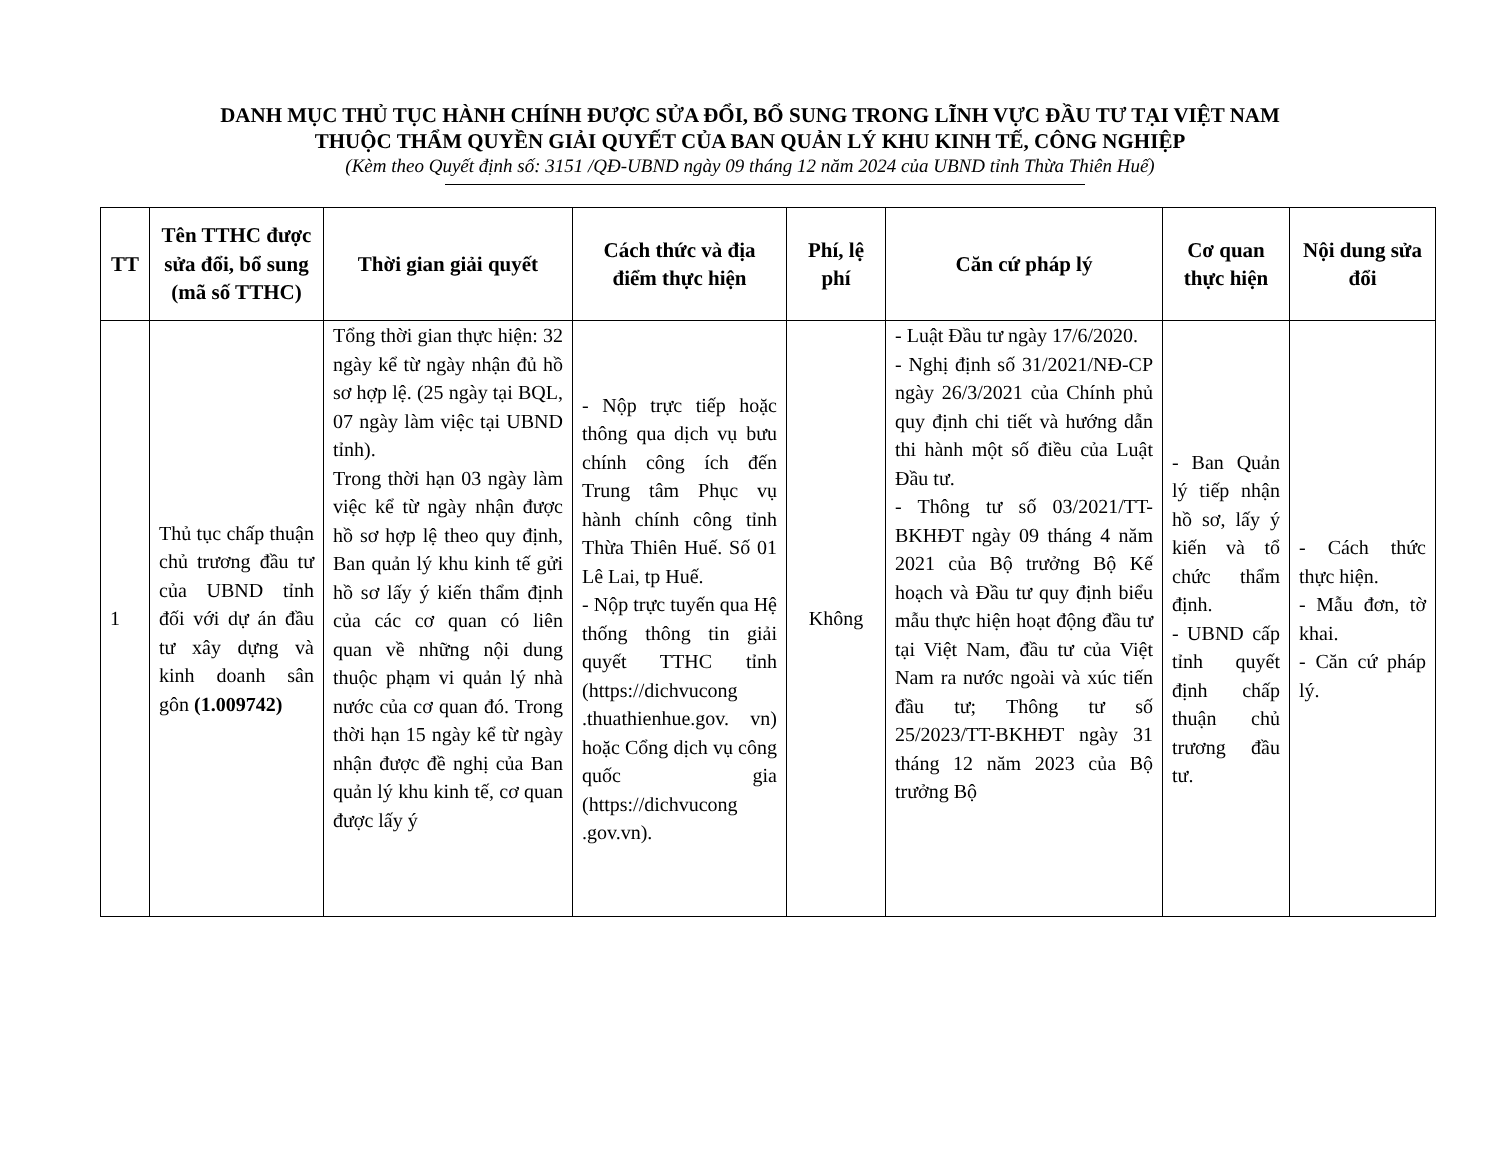DANH MỤC THỦ TỤC HÀNH CHÍNH ĐƯỢC SỬA ĐỔI, BỔ SUNG TRONG LĨNH VỰC ĐẦU TƯ TẠI VIỆT NAM
THUỘC THẨM QUYỀN GIẢI QUYẾT CỦA BAN QUẢN LÝ KHU KINH TẾ, CÔNG NGHIỆP
(Kèm theo Quyết định số: 3151 /QĐ-UBND ngày 09 tháng 12 năm 2024 của UBND tỉnh Thừa Thiên Huế)
| TT | Tên TTHC được sửa đổi, bổ sung (mã số TTHC) | Thời gian giải quyết | Cách thức và địa điểm thực hiện | Phí, lệ phí | Căn cứ pháp lý | Cơ quan thực hiện | Nội dung sửa đổi |
| --- | --- | --- | --- | --- | --- | --- | --- |
| 1 | Thủ tục chấp thuận chủ trương đầu tư của UBND tỉnh đối với dự án đầu tư xây dựng và kinh doanh sân gôn (1.009742) | Tổng thời gian thực hiện: 32 ngày kể từ ngày nhận đủ hồ sơ hợp lệ. (25 ngày tại BQL, 07 ngày làm việc tại UBND tỉnh). Trong thời hạn 03 ngày làm việc kể từ ngày nhận được hồ sơ hợp lệ theo quy định, Ban quản lý khu kinh tế gửi hồ sơ lấy ý kiến thẩm định của các cơ quan có liên quan về những nội dung thuộc phạm vi quản lý nhà nước của cơ quan đó. Trong thời hạn 15 ngày kể từ ngày nhận được đề nghị của Ban quản lý khu kinh tế, cơ quan được lấy ý | - Nộp trực tiếp hoặc thông qua dịch vụ bưu chính công ích đến Trung tâm Phục vụ hành chính công tỉnh Thừa Thiên Huế. Số 01 Lê Lai, tp Huế. - Nộp trực tuyến qua Hệ thống thông tin giải quyết TTHC tỉnh (https://dichvucong .thuathienhue.gov. vn) hoặc Cổng dịch vụ công quốc gia (https://dichvucong .gov.vn). | Không | - Luật Đầu tư ngày 17/6/2020. - Nghị định số 31/2021/NĐ-CP ngày 26/3/2021 của Chính phủ quy định chi tiết và hướng dẫn thi hành một số điều của Luật Đầu tư. - Thông tư số 03/2021/TT-BKHĐT ngày 09 tháng 4 năm 2021 của Bộ trưởng Bộ Kế hoạch và Đầu tư quy định biểu mẫu thực hiện hoạt động đầu tư tại Việt Nam, đầu tư của Việt Nam ra nước ngoài và xúc tiến đầu tư; Thông tư số 25/2023/TT-BKHĐT ngày 31 tháng 12 năm 2023 của Bộ trưởng Bộ | - Ban Quản lý tiếp nhận hồ sơ, lấy ý kiến và tổ chức thẩm định. - UBND cấp tỉnh quyết định chấp thuận chủ trương đầu tư. | - Cách thức thực hiện. - Mẫu đơn, tờ khai. - Căn cứ pháp lý. |